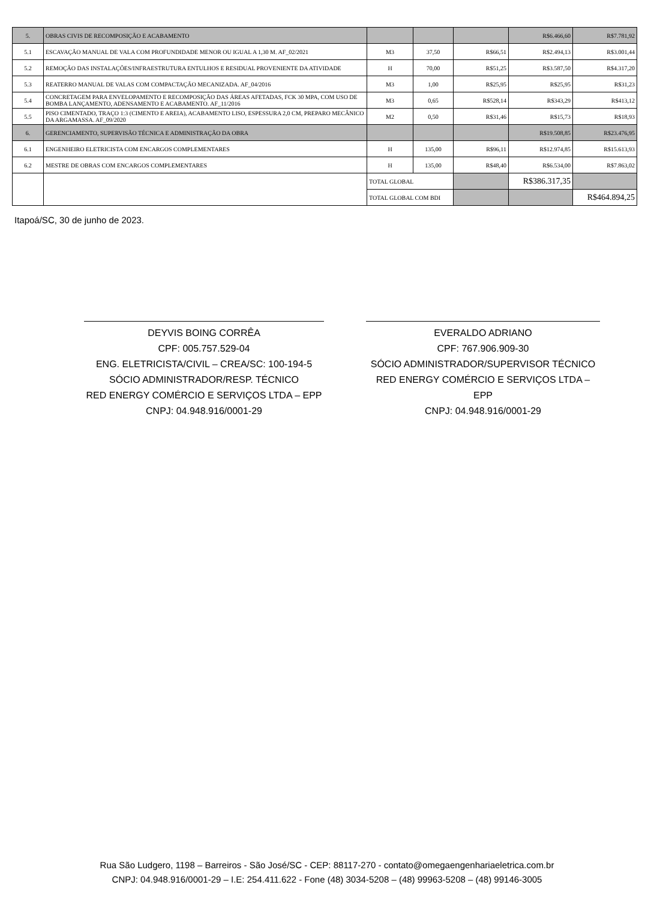| 5. | OBRAS CIVIS DE RECOMPOSIÇÃO E ACABAMENTO | | | | R$6.466,60 | R$7.781,92 |
| 5.1 | ESCAVAÇÃO MANUAL DE VALA COM PROFUNDIDADE MENOR OU IGUAL A 1,30 M. AF_02/2021 | M3 | 37,50 | R$66,51 | R$2.494,13 | R$3.001,44 |
| 5.2 | REMOÇÃO DAS INSTALAÇÕES/INFRAESTRUTURA ENTULHOS E RESIDUAL PROVENIENTE DA ATIVIDADE | H | 70,00 | R$51,25 | R$3.587,50 | R$4.317,20 |
| 5.3 | REATERRO MANUAL DE VALAS COM COMPACTAÇÃO MECANIZADA. AF_04/2016 | M3 | 1,00 | R$25,95 | R$25,95 | R$31,23 |
| 5.4 | CONCRETAGEM PARA ENVELOPAMENTO E RECOMPOSIÇÃO DAS ÁREAS AFETADAS, FCK 30 MPA, COM USO DE BOMBA LANÇAMENTO, ADENSAMENTO E ACABAMENTO. AF_11/2016 | M3 | 0,65 | R$528,14 | R$343,29 | R$413,12 |
| 5.5 | PISO CIMENTADO, TRAÇO 1:3 (CIMENTO E AREIA), ACABAMENTO LISO, ESPESSURA 2,0 CM, PREPARO MECÂNICO DA ARGAMASSA. AF_09/2020 | M2 | 0,50 | R$31,46 | R$15,73 | R$18,93 |
| 6. | GERENCIAMENTO, SUPERVISÃO TÉCNICA E ADMINISTRAÇÃO DA OBRA | | | | R$19.508,85 | R$23.476,95 |
| 6.1 | ENGENHEIRO ELETRICISTA COM ENCARGOS COMPLEMENTARES | H | 135,00 | R$96,11 | R$12.974,85 | R$15.613,93 |
| 6.2 | MESTRE DE OBRAS COM ENCARGOS COMPLEMENTARES | H | 135,00 | R$48,40 | R$6.534,00 | R$7.863,02 |
| | | TOTAL GLOBAL | | | R$386.317,35 | |
| | | TOTAL GLOBAL COM BDI | | | | R$464.894,25 |
Itapoá/SC, 30 de junho de 2023.
DEYVIS BOING CORRÊA
CPF: 005.757.529-04
ENG. ELETRICISTA/CIVIL – CREA/SC: 100-194-5
SÓCIO ADMINISTRADOR/RESP. TÉCNICO
RED ENERGY COMÉRCIO E SERVIÇOS LTDA – EPP
CNPJ: 04.948.916/0001-29
EVERALDO ADRIANO
CPF: 767.906.909-30
SÓCIO ADMINISTRADOR/SUPERVISOR TÉCNICO
RED ENERGY COMÉRCIO E SERVIÇOS LTDA – EPP
CNPJ: 04.948.916/0001-29
Rua São Ludgero, 1198 – Barreiros - São José/SC - CEP: 88117-270 - contato@omegaengenhariaeletrica.com.br
CNPJ: 04.948.916/0001-29 – I.E: 254.411.622 - Fone (48) 3034-5208 – (48) 99963-5208 – (48) 99146-3005